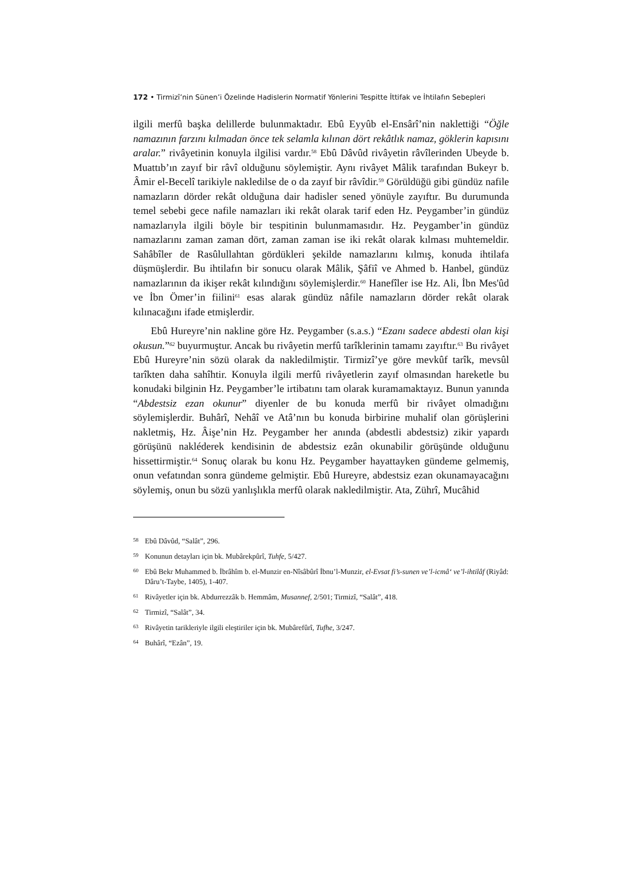172 • Tirmizî’nin Sünen’i Özelinde Hadislerin Normatif Yönlerini Tespitte İttifak ve İhtilafın Sebepleri
ilgili merfû başka delillerde bulunmaktadır. Ebû Eyyûb el-Ensârî’nin naklettiği “Öğle namazının farzını kılmadan önce tek selamla kılınan dört rekâtlık namaz, göklerin kapısını aralar.” rivâyetinin konuyla ilgilisi vardır.<sup>58</sup> Ebû Dâvûd rivâyetin râvîlerinden Ubeyde b. Muattıb’ın zayıf bir râvî olduğunu söylemiştir. Aynı rivâyet Mâlik tarafından Bukeyr b. Âmir el-Becelî tarikiyle nakledilse de o da zayıf bir râvîdir.<sup>59</sup> Görüldüğü gibi gündüz nafile namazların dörder rekât olduğuna dair hadisler sened yönüyle zayıftır. Bu durumunda temel sebebi gece nafile namazları iki rekât olarak tarif eden Hz. Peygamber’in gündüz namazlarıyla ilgili böyle bir tespitinin bulunmamasıdır. Hz. Peygamber’in gündüz namazlarını zaman zaman dört, zaman zaman ise iki rekât olarak kılması muhtemeldir. Sahâbîler de Rasûlullahtan gördükleri şekilde namazlarını kılmış, konuda ihtilafa düşmüşlerdir. Bu ihtilafın bir sonucu olarak Mâlik, Şâfiî ve Ahmed b. Hanbel, gündüz namazlarının da ikişer rekât kılındığını söylemişlerdir.<sup>60</sup> Hanefîler ise Hz. Ali, İbn Mes'ûd ve İbn Ömer’in fiilini<sup>61</sup> esas alarak gündüz nâfile namazların dörder rekât olarak kılınacağını ifade etmişlerdir.
Ebû Hureyre’nin nakline göre Hz. Peygamber (s.a.s.) “Ezanı sadece abdesti olan kişi okusun.”<sup>62</sup> buyurmuştur. Ancak bu rivâyetin merfû tarîklerinin tamamı zayıftır.<sup>63</sup> Bu rivâyet Ebû Hureyre’nin sözü olarak da nakledilmiştir. Tirmizî’ye göre mevkûf tarîk, mevsûl tarîkten daha sahîhtir. Konuyla ilgili merfû rivâyetlerin zayıf olmasından hareketle bu konudaki bilginin Hz. Peygamber’le irtibatını tam olarak kuramamaktayız. Bunun yanında “Abdestsiz ezan okunur” diyenler de bu konuda merfû bir rivâyet olmadığını söylemişlerdir. Buhârî, Nehâî ve Atâ’nın bu konuda birbirine muhalif olan görüşlerini nakletmiş, Hz. Âişe’nin Hz. Peygamber her anında (abdestli abdestsiz) zikir yapardı görüşünü nakléderek kendisinin de abdestsiz ezân okunabilir görüşünde olduğunu hissettirmiştir.<sup>64</sup> Sonuç olarak bu konu Hz. Peygamber hayattayken gündeme gelmemiş, onun vefatından sonra gündeme gelmiştir. Ebû Hureyre, abdestsiz ezan okunamayacağını söylemiş, onun bu sözü yanlışlıkla merfû olarak nakledilmiştir. Ata, Zührî, Mucâhid
58 Ebû Dâvûd, “Salât”, 296.
59 Konunun detayları için bk. Mubârekpûrî, Tuhfe, 5/427.
60 Ebû Bekr Muhammed b. İbrâhîm b. el-Munzir en-Nîsâbûrî İbnu’l-Munzir, el-Evsat fi’s-sunen ve’l-icmâ‘ ve’l-ihtilâf (Riyâd: Dâru’t-Taybe, 1405), 1-407.
61 Rivâyetler için bk. Abdurrezzâk b. Hemmâm, Musannef, 2/501; Tirmizî, “Salât”, 418.
62 Tirmizî, “Salât”, 34.
63 Rivâyetin tarikleriyle ilgili eleştiriler için bk. Mubârefûrî, Tufhe, 3/247.
64 Buhârî, “Ezân”, 19.